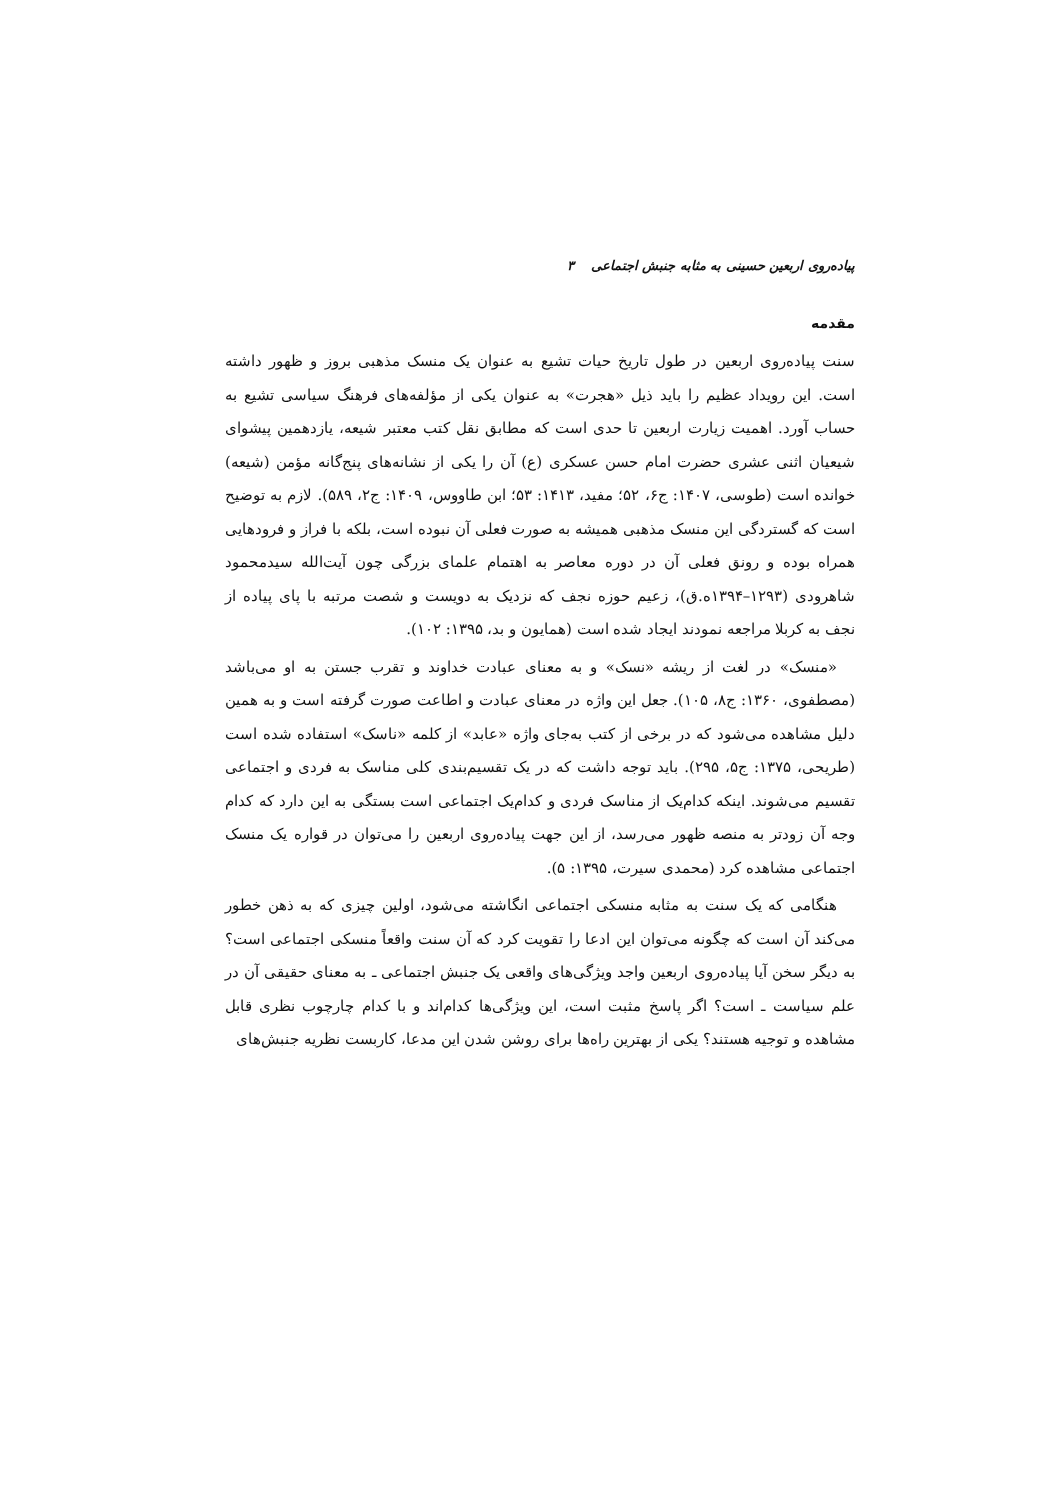پیاده‌روی اربعین حسینی به مثابه جنبش اجتماعی ۳
مقدمه
سنت پیاده‌روی اربعین در طول تاریخ حیات تشیع به عنوان یک منسک مذهبی بروز و ظهور داشته است. این رویداد عظیم را باید ذیل «هجرت» به عنوان یکی از مؤلفه‌های فرهنگ سیاسی تشیع به حساب آورد. اهمیت زیارت اربعین تا حدی است که مطابق نقل کتب معتبر شیعه، یازدهمین پیشوای شیعیان اثنی عشری حضرت امام حسن عسکری (ع) آن را یکی از نشانه‌های پنج‌گانه مؤمن (شیعه) خوانده است (طوسی، ۱۴۰۷: ج۶، ۵۲؛ مفید، ۱۴۱۳: ۵۳؛ ابن طاووس، ۱۴۰۹: ج۲، ۵۸۹). لازم به توضیح است که گستردگی این منسک مذهبی همیشه به صورت فعلی آن نبوده است، بلکه با فراز و فرودهایی همراه بوده و رونق فعلی آن در دوره معاصر به اهتمام علمای بزرگی چون آیت‌الله سیدمحمود شاهرودی (۱۲۹۳–۱۳۹۴ه.ق)، زعیم حوزه نجف که نزدیک به دویست و شصت مرتبه با پای پیاده از نجف به کربلا مراجعه نمودند ایجاد شده است (همایون و بد، ۱۳۹۵: ۱۰۲).
«منسک» در لغت از ریشه «نسک» و به معنای عبادت خداوند و تقرب جستن به او می‌باشد (مصطفوی، ۱۳۶۰: ج۸، ۱۰۵). جعل این واژه در معنای عبادت و اطاعت صورت گرفته است و به همین دلیل مشاهده می‌شود که در برخی از کتب به‌جای واژه «عابد» از کلمه «ناسک» استفاده شده است (طریحی، ۱۳۷۵: ج۵، ۲۹۵). باید توجه داشت که در یک تقسیم‌بندی کلی مناسک به فردی و اجتماعی تقسیم می‌شوند. اینکه کدام‌یک از مناسک فردی و کدام‌یک اجتماعی است بستگی به این دارد که کدام وجه آن زودتر به منصه ظهور می‌رسد، از این جهت پیاده‌روی اربعین را می‌توان در قواره یک منسک اجتماعی مشاهده کرد (محمدی سیرت، ۱۳۹۵: ۵).
هنگامی که یک سنت به مثابه منسکی اجتماعی انگاشته می‌شود، اولین چیزی که به ذهن خطور می‌کند آن است که چگونه می‌توان این ادعا را تقویت کرد که آن سنت واقعاً منسکی اجتماعی است؟ به دیگر سخن آیا پیاده‌روی اربعین واجد ویژگی‌های واقعی یک جنبش اجتماعی ـ به معنای حقیقی آن در علم سیاست ـ است؟ اگر پاسخ مثبت است، این ویژگی‌ها کدام‌اند و با کدام چارچوب نظری قابل مشاهده و توجیه هستند؟ یکی از بهترین راه‌ها برای روشن شدن این مدعا، کاربست نظریه جنبش‌های